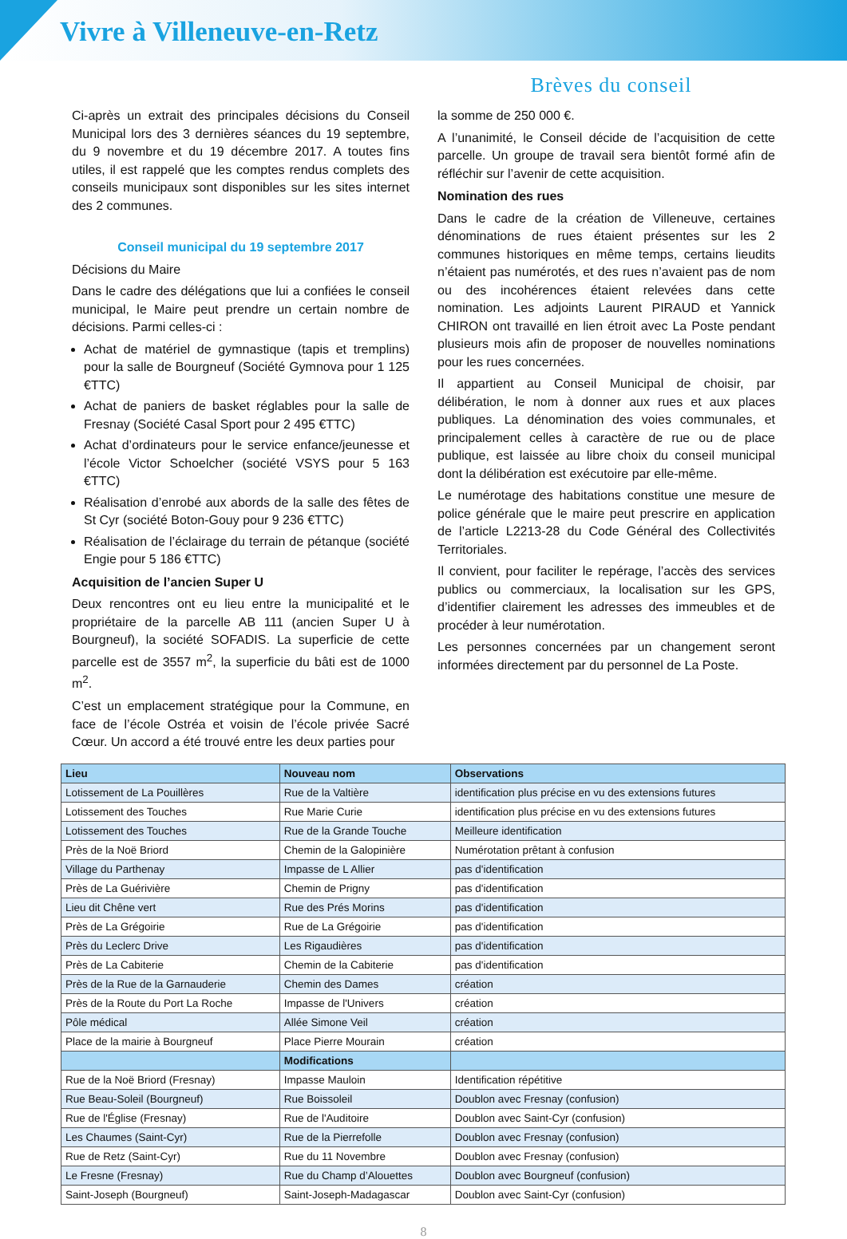Vivre à Villeneuve-en-Retz
Brèves du conseil
Ci-après un extrait des principales décisions du Conseil Municipal lors des 3 dernières séances du 19 septembre, du 9 novembre et du 19 décembre 2017. A toutes fins utiles, il est rappelé que les comptes rendus complets des conseils municipaux sont disponibles sur les sites internet des 2 communes.
Conseil municipal du 19 septembre 2017
Décisions du Maire
Dans le cadre des délégations que lui a confiées le conseil municipal, le Maire peut prendre un certain nombre de décisions. Parmi celles-ci :
Achat de matériel de gymnastique (tapis et tremplins) pour la salle de Bourgneuf (Société Gymnova pour 1 125 €TTC)
Achat de paniers de basket réglables pour la salle de Fresnay (Société Casal Sport pour 2 495 €TTC)
Achat d’ordinateurs pour le service enfance/jeunesse et l’école Victor Schoelcher (société VSYS pour 5 163 €TTC)
Réalisation d’enrobé aux abords de la salle des fêtes de St Cyr (société Boton-Gouy pour 9 236 €TTC)
Réalisation de l’éclairage du terrain de pétanque (société Engie pour 5 186 €TTC)
Acquisition de l’ancien Super U
Deux rencontres ont eu lieu entre la municipalité et le propriétaire de la parcelle AB 111 (ancien Super U à Bourgneuf), la société SOFADIS. La superficie de cette parcelle est de 3557 m<sup>2</sup>, la superficie du bâti est de 1000 m<sup>2</sup>.
C’est un emplacement stratégique pour la Commune, en face de l’école Ostréa et voisin de l’école privée Sacré Cœur. Un accord a été trouvé entre les deux parties pour
la somme de 250 000 €.
A l’unanimité, le Conseil décide de l’acquisition de cette parcelle. Un groupe de travail sera bientôt formé afin de réfléchir sur l’avenir de cette acquisition.
Nomination des rues
Dans le cadre de la création de Villeneuve, certaines dénominations de rues étaient présentes sur les 2 communes historiques en même temps, certains lieudits n’étaient pas numérotés, et des rues n’avaient pas de nom ou des incohérences étaient relevées dans cette nomination. Les adjoints Laurent PIRAUD et Yannick CHIRON ont travaillé en lien étroit avec La Poste pendant plusieurs mois afin de proposer de nouvelles nominations pour les rues concernées.
Il appartient au Conseil Municipal de choisir, par délibération, le nom à donner aux rues et aux places publiques. La dénomination des voies communales, et principalement celles à caractère de rue ou de place publique, est laissée au libre choix du conseil municipal dont la délibération est exécutoire par elle-même.
Le numérotage des habitations constitue une mesure de police générale que le maire peut prescrire en application de l’article L2213-28 du Code Général des Collectivités Territoriales.
Il convient, pour faciliter le repérage, l’accès des services publics ou commerciaux, la localisation sur les GPS, d’identifier clairement les adresses des immeubles et de procéder à leur numérotation.
Les personnes concernées par un changement seront informées directement par du personnel de La Poste.
| Lieu | Nouveau nom | Observations |
| --- | --- | --- |
| Lotissement de La Pouillères | Rue de la Valtière | identification plus précise en vu des extensions futures |
| Lotissement des Touches | Rue Marie Curie | identification plus précise en vu des extensions futures |
| Lotissement des Touches | Rue de la Grande Touche | Meilleure identification |
| Près de la Noë Briord | Chemin de la Galopinière | Numérotation prêtant à confusion |
| Village du Parthenay | Impasse de L Allier | pas d'identification |
| Près de La Guérivière | Chemin de Prigny | pas d'identification |
| Lieu dit Chêne vert | Rue des Prés Morins | pas d'identification |
| Près de La Grégoirie | Rue de La Grégoirie | pas d'identification |
| Près du Leclerc Drive | Les Rigaudières | pas d'identification |
| Près de La Cabiterie | Chemin de la Cabiterie | pas d'identification |
| Près de la Rue de la Garnauderie | Chemin des Dames | création |
| Près de la Route du Port La Roche | Impasse de l'Univers | création |
| Pôle médical | Allée Simone Veil | création |
| Place de la mairie à Bourgneuf | Place Pierre Mourain | création |
| | Modifications | |
| Rue de la Noë Briord (Fresnay) | Impasse Mauloin | Identification répétitive |
| Rue Beau-Soleil (Bourgneuf) | Rue Boissoleil | Doublon avec Fresnay (confusion) |
| Rue de l'Église (Fresnay) | Rue de l'Auditoire | Doublon avec Saint-Cyr (confusion) |
| Les Chaumes (Saint-Cyr) | Rue de la Pierrefolle | Doublon avec Fresnay (confusion) |
| Rue de Retz (Saint-Cyr) | Rue du 11 Novembre | Doublon avec Fresnay (confusion) |
| Le Fresne (Fresnay) | Rue du Champ d’Alouettes | Doublon avec Bourgneuf (confusion) |
| Saint-Joseph (Bourgneuf) | Saint-Joseph-Madagascar | Doublon avec Saint-Cyr (confusion) |
8